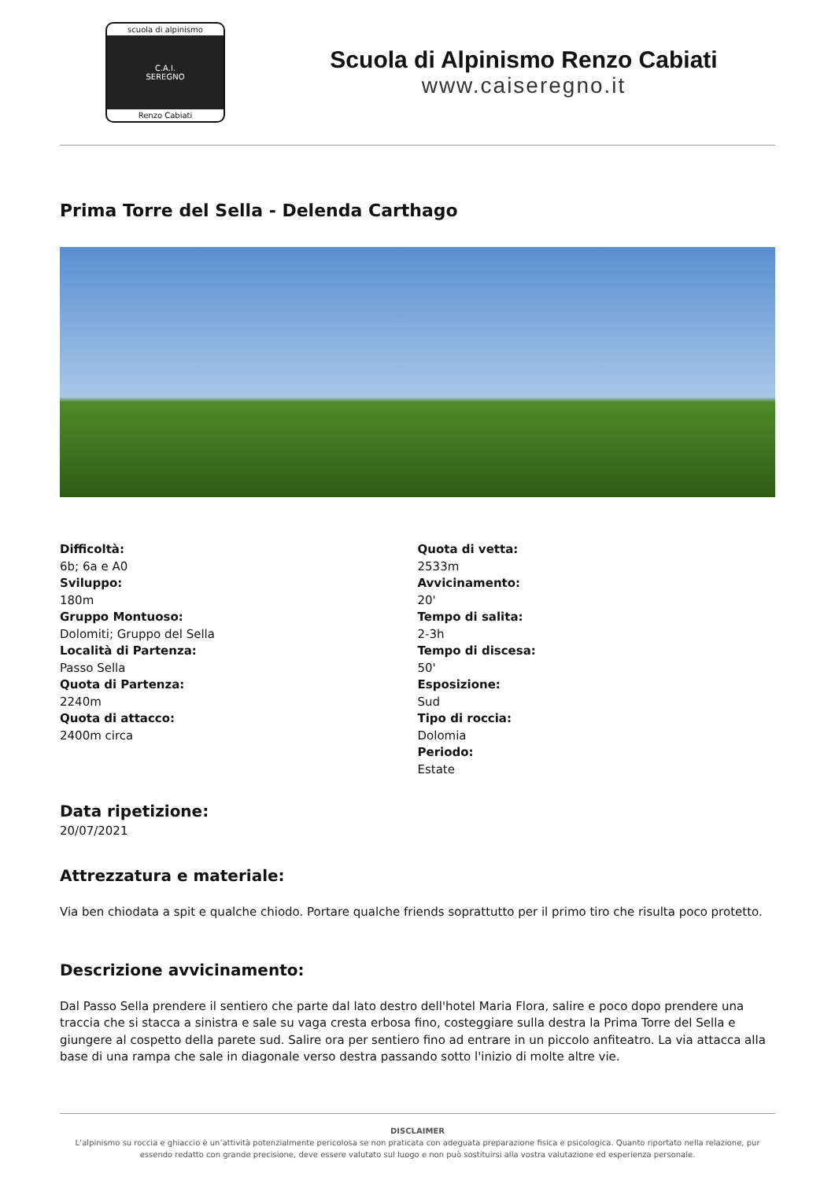scuola di alpinismo
C.A.I.
SEREGNO
Renzo Cabiati
Scuola di Alpinismo Renzo Cabiati
www.caiseregno.it
Prima Torre del Sella - Delenda Carthago
Difficoltà:
6b; 6a e A0
Sviluppo:
180m
Gruppo Montuoso:
Dolomiti; Gruppo del Sella
Località di Partenza:
Passo Sella
Quota di Partenza:
2240m
Quota di attacco:
2400m circa
Quota di vetta:
2533m
Avvicinamento:
20'
Tempo di salita:
2-3h
Tempo di discesa:
50'
Esposizione:
Sud
Tipo di roccia:
Dolomia
Periodo:
Estate
Data ripetizione:
20/07/2021
Attrezzatura e materiale:
Via ben chiodata a spit e qualche chiodo. Portare qualche friends soprattutto per il primo tiro che risulta poco protetto.
Descrizione avvicinamento:
Dal Passo Sella prendere il sentiero che parte dal lato destro dell'hotel Maria Flora, salire e poco dopo prendere una traccia che si stacca a sinistra e sale su vaga cresta erbosa fino, costeggiare sulla destra la Prima Torre del Sella e giungere al cospetto della parete sud. Salire ora per sentiero fino ad entrare in un piccolo anfiteatro. La via attacca alla base di una rampa che sale in diagonale verso destra passando sotto l'inizio di molte altre vie.
DISCLAIMER
L’alpinismo su roccia e ghiaccio è un’attività potenzialmente pericolosa se non praticata con adeguata preparazione fisica e psicologica. Quanto riportato nella relazione, pur essendo redatto con grande precisione, deve essere valutato sul luogo e non può sostituirsi alla vostra valutazione ed esperienza personale.